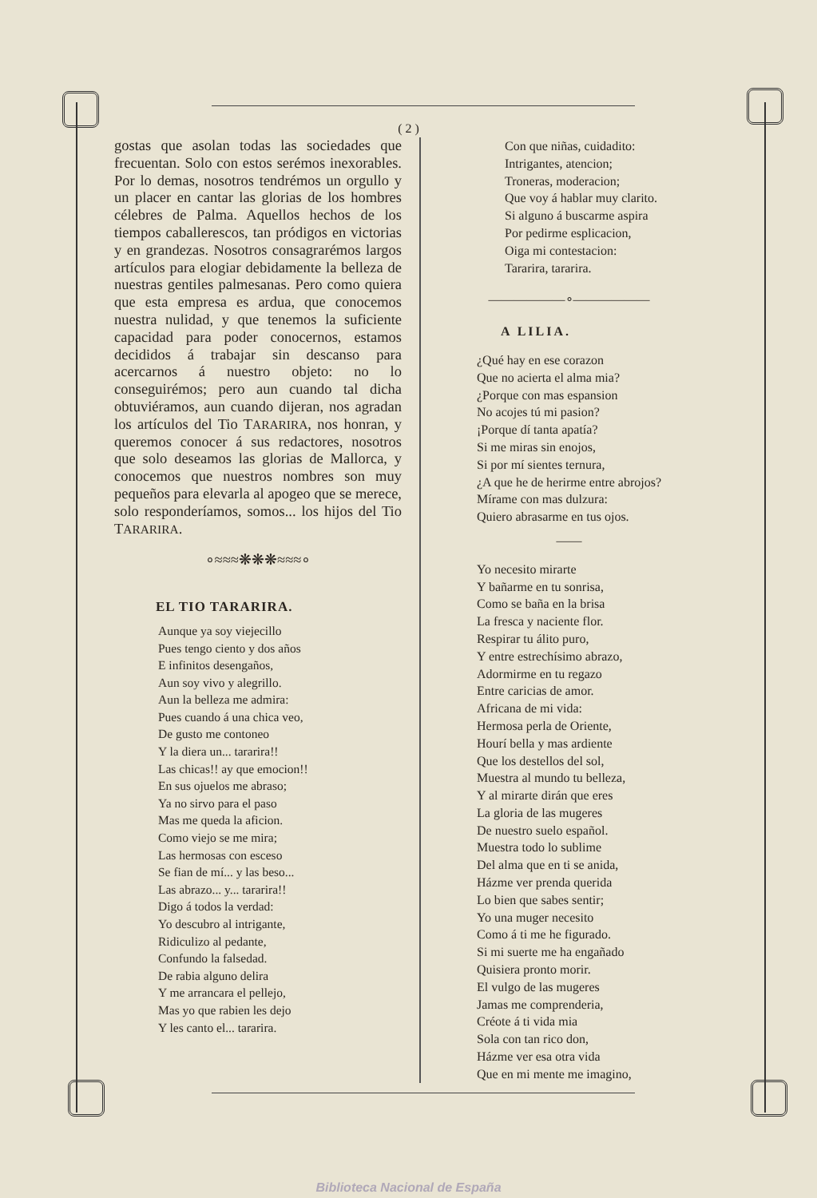( 2 )
gostas que asolan todas las sociedades que frecuentan. Solo con estos serémos inexorables. Por lo demas, nosotros tendrémos un orgullo y un placer en cantar las glorias de los hombres célebres de Palma. Aquellos hechos de los tiempos caballerescos, tan pródigos en victorias y en grandezas. Nosotros consagrarémos largos artículos para elogiar debidamente la belleza de nuestras gentiles palmesanas. Pero como quiera que esta empresa es ardua, que conocemos nuestra nulidad, y que tenemos la suficiente capacidad para poder conocernos, estamos decididos á trabajar sin descanso para acercarnos á nuestro objeto: no lo conseguirémos; pero aun cuando tal dicha obtuviéramos, aun cuando dijeran, nos agradan los artículos del Tio TARARIRA, nos honran, y queremos conocer á sus redactores, nosotros que solo deseamos las glorias de Mallorca, y conocemos que nuestros nombres son muy pequeños para elevarla al apogeo que se merece, solo responderíamos, somos... los hijos del Tio TARARIRA.
∘≈≈≈❋❋❋≈≈≈∘
EL TIO TARARIRA.
Aunque ya soy viejecillo
Pues tengo ciento y dos años
E infinitos desengaños,
Aun soy vivo y alegrillo.
Aun la belleza me admira:
Pues cuando á una chica veo,
De gusto me contoneo
Y la diera un... tararira!!
Las chicas!! ay que emocion!!
En sus ojuelos me abraso;
Ya no sirvo para el paso
Mas me queda la aficion.
Como viejo se me mira;
Las hermosas con esceso
Se fian de mí... y las beso...
Las abrazo... y... tararira!!
Digo á todos la verdad:
Yo descubro al intrigante,
Ridiculizo al pedante,
Confundo la falsedad.
De rabia alguno delira
Y me arrancara el pellejo,
Mas yo que rabien les dejo
Y les canto el... tararira.
Con que niñas, cuidadito:
Intrigantes, atencion;
Troneras, moderacion;
Que voy á hablar muy clarito.
Si alguno á buscarme aspira
Por pedirme esplicacion,
Oiga mi contestacion:
Tararira, tararira.
——————∘——————
A LILIA.
¿Qué hay en ese corazon
Que no acierta el alma mia?
¿Porque con mas espansion
No acojes tú mi pasion?
¡Porque dí tanta apatía?
Si me miras sin enojos,
Si por mí sientes ternura,
¿A que he de herirme entre abrojos?
Mírame con mas dulzura:
Quiero abrasarme en tus ojos.
——
Yo necesito mirarte
Y bañarme en tu sonrisa,
Como se baña en la brisa
La fresca y naciente flor.
Respirar tu álito puro,
Y entre estrechísimo abrazo,
Adormirme en tu regazo
Entre caricias de amor.
Africana de mi vida:
Hermosa perla de Oriente,
Hourí bella y mas ardiente
Que los destellos del sol,
Muestra al mundo tu belleza,
Y al mirarte dirán que eres
La gloria de las mugeres
De nuestro suelo español.
Muestra todo lo sublime
Del alma que en ti se anida,
Házme ver prenda querida
Lo bien que sabes sentir;
Yo una muger necesito
Como á ti me he figurado.
Si mi suerte me ha engañado
Quisiera pronto morir.
El vulgo de las mugeres
Jamas me comprenderia,
Créote á ti vida mia
Sola con tan rico don,
Házme ver esa otra vida
Que en mi mente me imagino,
Biblioteca Nacional de España